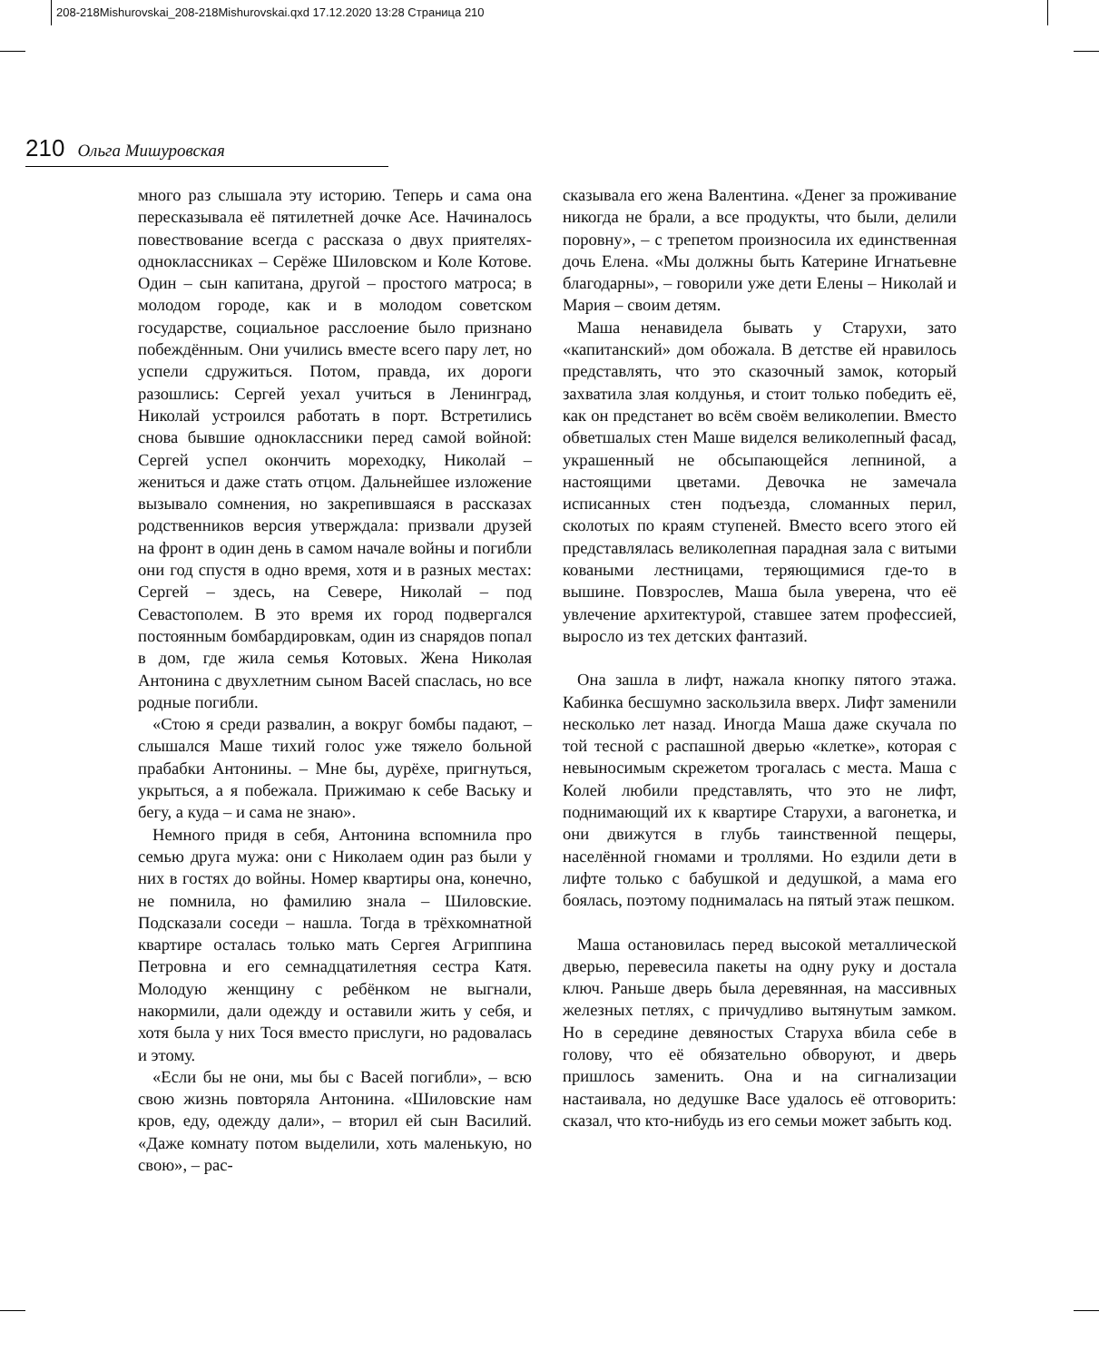208-218Mishurovskai_208-218Mishurovskai.qxd 17.12.2020 13:28 Страница 210
210 Ольга Мишуровская
много раз слышала эту историю. Теперь и сама она пересказывала её пятилетней дочке Асе. Начиналось повествование всегда с рассказа о двух приятелях-одноклассниках – Серёже Шиловском и Коле Котове. Один – сын капитана, другой – простого матроса; в молодом городе, как и в молодом советском государстве, социальное расслоение было признано побеждённым. Они учились вместе всего пару лет, но успели сдружиться. Потом, правда, их дороги разошлись: Сергей уехал учиться в Ленинград, Николай устроился работать в порт. Встретились снова бывшие одноклассники перед самой войной: Сергей успел окончить мореходку, Николай – жениться и даже стать отцом. Дальнейшее изложение вызывало сомнения, но закрепившаяся в рассказах родственников версия утверждала: призвали друзей на фронт в один день в самом начале войны и погибли они год спустя в одно время, хотя и в разных местах: Сергей – здесь, на Севере, Николай – под Севастополем. В это время их город подвергался постоянным бомбардировкам, один из снарядов попал в дом, где жила семья Котовых. Жена Николая Антонина с двухлетним сыном Васей спаслась, но все родные погибли.
«Стою я среди развалин, а вокруг бомбы падают, – слышался Маше тихий голос уже тяжело больной прабабки Антонины. – Мне бы, дурёхе, пригнуться, укрыться, а я побежала. Прижимаю к себе Ваську и бегу, а куда – и сама не знаю».
Немного придя в себя, Антонина вспомнила про семью друга мужа: они с Николаем один раз были у них в гостях до войны. Номер квартиры она, конечно, не помнила, но фамилию знала – Шиловские. Подсказали соседи – нашла. Тогда в трёхкомнатной квартире осталась только мать Сергея Агриппина Петровна и его семнадцатилетняя сестра Катя. Молодую женщину с ребёнком не выгнали, накормили, дали одежду и оставили жить у себя, и хотя была у них Тося вместо прислуги, но радовалась и этому.
«Если бы не они, мы бы с Васей погибли», – всю свою жизнь повторяла Антонина. «Шиловские нам кров, еду, одежду дали», – вторил ей сын Василий. «Даже комнату потом выделили, хоть маленькую, но свою», – рас-
сказывала его жена Валентина. «Денег за проживание никогда не брали, а все продукты, что были, делили поровну», – с трепетом произносила их единственная дочь Елена. «Мы должны быть Катерине Игнатьевне благодарны», – говорили уже дети Елены – Николай и Мария – своим детям.
Маша ненавидела бывать у Старухи, зато «капитанский» дом обожала. В детстве ей нравилось представлять, что это сказочный замок, который захватила злая колдунья, и стоит только победить её, как он предстанет во всём своём великолепии. Вместо обветшалых стен Маше виделся великолепный фасад, украшенный не обсыпающейся лепниной, а настоящими цветами. Девочка не замечала исписанных стен подъезда, сломанных перил, сколотых по краям ступеней. Вместо всего этого ей представлялась великолепная парадная зала с витыми коваными лестницами, теряющимися где-то в вышине. Повзрослев, Маша была уверена, что её увлечение архитектурой, ставшее затем профессией, выросло из тех детских фантазий.
Она зашла в лифт, нажала кнопку пятого этажа. Кабинка бесшумно заскользила вверх. Лифт заменили несколько лет назад. Иногда Маша даже скучала по той тесной с распашной дверью «клетке», которая с невыносимым скрежетом трогалась с места. Маша с Колей любили представлять, что это не лифт, поднимающий их к квартире Старухи, а вагонетка, и они движутся в глубь таинственной пещеры, населённой гномами и троллями. Но ездили дети в лифте только с бабушкой и дедушкой, а мама его боялась, поэтому поднималась на пятый этаж пешком.
Маша остановилась перед высокой металлической дверью, перевесила пакеты на одну руку и достала ключ. Раньше дверь была деревянная, на массивных железных петлях, с причудливо вытянутым замком. Но в середине девяностых Старуха вбила себе в голову, что её обязательно обворуют, и дверь пришлось заменить. Она и на сигнализации настаивала, но дедушке Васе удалось её отговорить: сказал, что кто-нибудь из его семьи может забыть код.